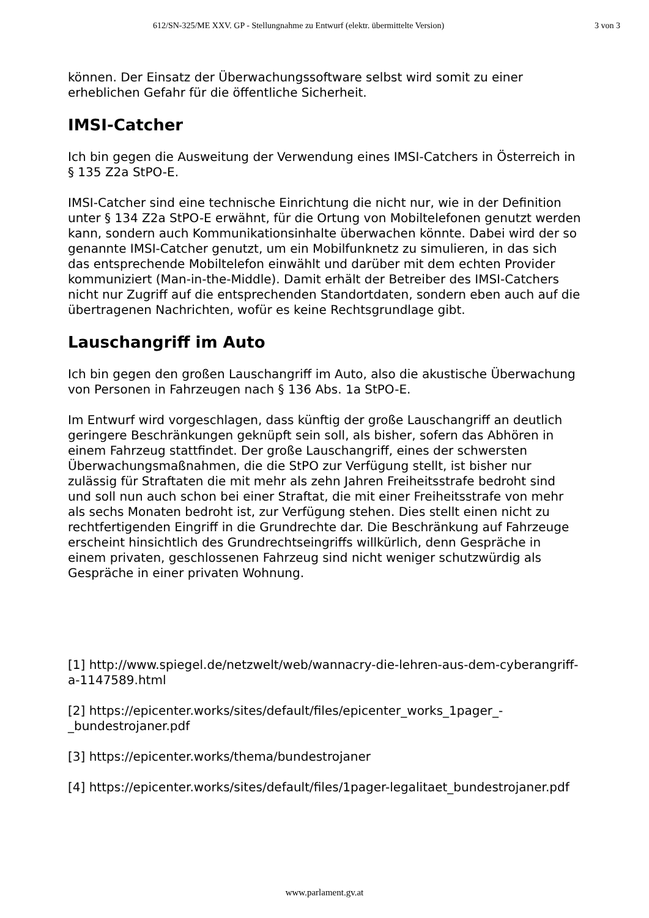612/SN-325/ME XXV. GP - Stellungnahme zu Entwurf (elektr. übermittelte Version) 3 von 3
können. Der Einsatz der Überwachungssoftware selbst wird somit zu einer erheblichen Gefahr für die öffentliche Sicherheit.
IMSI-Catcher
Ich bin gegen die Ausweitung der Verwendung eines IMSI-Catchers in Österreich in § 135 Z2a StPO-E.
IMSI-Catcher sind eine technische Einrichtung die nicht nur, wie in der Definition unter § 134 Z2a StPO-E erwähnt, für die Ortung von Mobiltelefonen genutzt werden kann, sondern auch Kommunikationsinhalte überwachen könnte. Dabei wird der so genannte IMSI-Catcher genutzt, um ein Mobilfunknetz zu simulieren, in das sich das entsprechende Mobiltelefon einwählt und darüber mit dem echten Provider kommuniziert (Man-in-the-Middle). Damit erhält der Betreiber des IMSI-Catchers nicht nur Zugriff auf die entsprechenden Standortdaten, sondern eben auch auf die übertragenen Nachrichten, wofür es keine Rechtsgrundlage gibt.
Lauschangriff im Auto
Ich bin gegen den großen Lauschangriff im Auto, also die akustische Überwachung von Personen in Fahrzeugen nach § 136 Abs. 1a StPO-E.
Im Entwurf wird vorgeschlagen, dass künftig der große Lauschangriff an deutlich geringere Beschränkungen geknüpft sein soll, als bisher, sofern das Abhören in einem Fahrzeug stattfindet. Der große Lauschangriff, eines der schwersten Überwachungsmaßnahmen, die die StPO zur Verfügung stellt, ist bisher nur zulässig für Straftaten die mit mehr als zehn Jahren Freiheitsstrafe bedroht sind und soll nun auch schon bei einer Straftat, die mit einer Freiheitsstrafe von mehr als sechs Monaten bedroht ist, zur Verfügung stehen. Dies stellt einen nicht zu rechtfertigenden Eingriff in die Grundrechte dar. Die Beschränkung auf Fahrzeuge erscheint hinsichtlich des Grundrechtseingriffs willkürlich, denn Gespräche in einem privaten, geschlossenen Fahrzeug sind nicht weniger schutzwürdig als Gespräche in einer privaten Wohnung.
[1] http://www.spiegel.de/netzwelt/web/wannacry-die-lehren-aus-dem-cyberangriff-a-1147589.html
[2] https://epicenter.works/sites/default/files/epicenter_works_1pager_-_bundestrojaner.pdf
[3] https://epicenter.works/thema/bundestrojaner
[4] https://epicenter.works/sites/default/files/1pager-legalitaet_bundestrojaner.pdf
www.parlament.gv.at